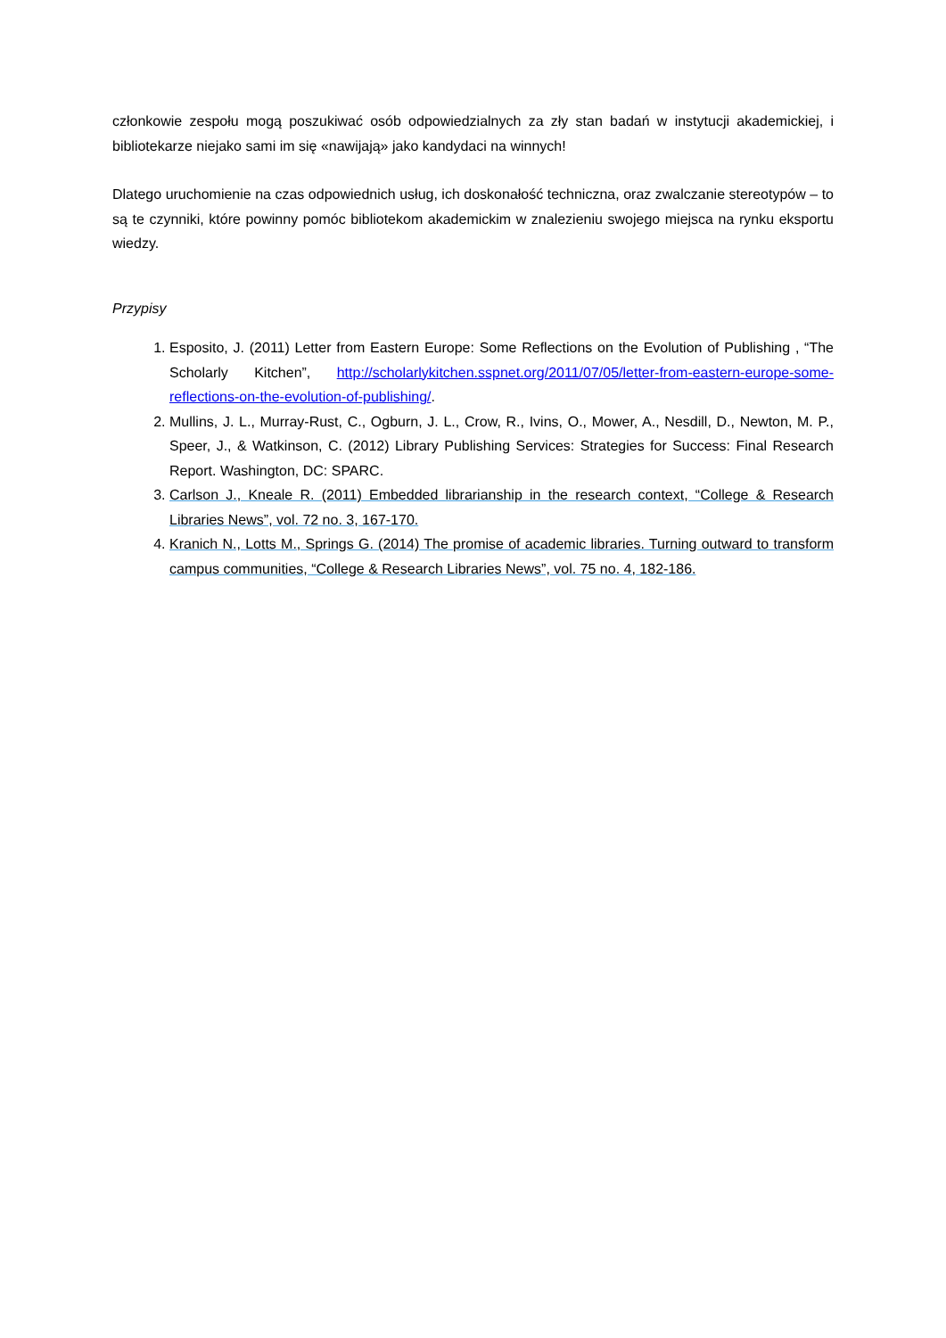członkowie zespołu mogą poszukiwać osób odpowiedzialnych za zły stan badań w instytucji akademickiej, i bibliotekarze niejako sami im się «nawijają» jako kandydaci na winnych!
Dlatego uruchomienie na czas odpowiednich usług, ich doskonałość techniczna, oraz zwalczanie stereotypów – to są te czynniki, które powinny pomóc bibliotekom akademickim w znalezieniu swojego miejsca na rynku eksportu wiedzy.
Przypisy
1. Esposito, J. (2011) Letter from Eastern Europe: Some Reflections on the Evolution of Publishing , “The Scholarly Kitchen”, http://scholarlykitchen.sspnet.org/2011/07/05/letter-from-eastern-europe-some-reflections-on-the-evolution-of-publishing/.
2. Mullins, J. L., Murray-Rust, C., Ogburn, J. L., Crow, R., Ivins, O., Mower, A., Nesdill, D., Newton, M. P., Speer, J., & Watkinson, C. (2012) Library Publishing Services: Strategies for Success: Final Research Report. Washington, DC: SPARC.
3. Carlson J., Kneale R. (2011) Embedded librarianship in the research context, “College & Research Libraries News”, vol. 72 no. 3, 167-170.
4. Kranich N., Lotts M., Springs G. (2014) The promise of academic libraries. Turning outward to transform campus communities, “College & Research Libraries News”, vol. 75 no. 4, 182-186.